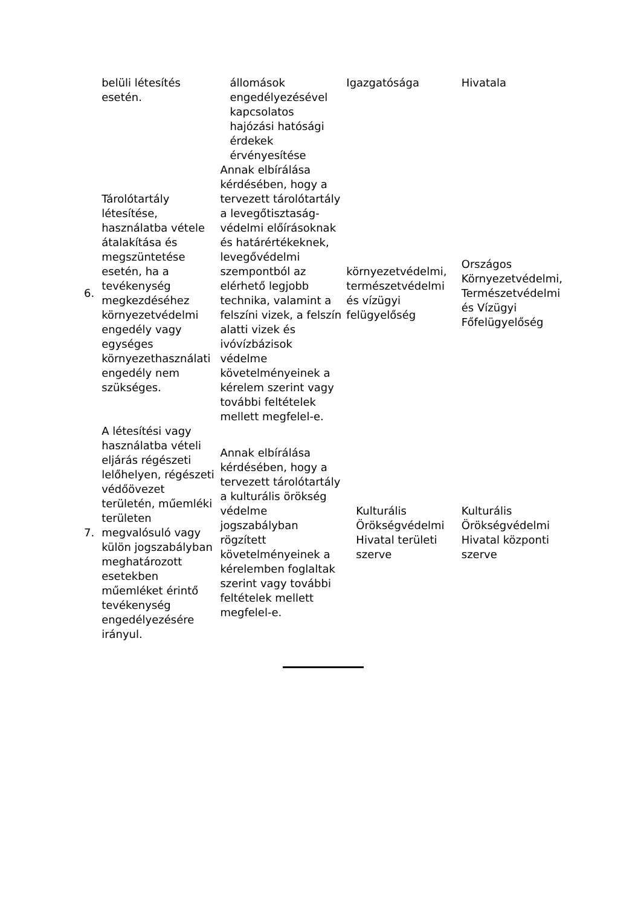| | belüli létesítés esetén. | állomások engedélyezésével kapcsolatos hajózási hatósági érdekek érvényesítése | Igazgatósága | Hivatala |
| 6. | Tárolótartály létesítése, használatba vétele átalakítása és megszüntetése esetén, ha a tevékenység megkezdéséhez környezetvédelmi engedély vagy egységes környezethasználati engedély nem szükséges. | Annak elbírálása kérdésében, hogy a tervezett tárolótartály a levegőtisztaság-védelmi előírásoknak és határértékeknek, levegővédelmi szempontból az elérhető legjobb technika, valamint a felszíni vizek, a felszín alatti vizek és ivóvízbázisok védelme követelményeinek a kérelem szerint vagy további feltételek mellett megfelel-e. | környezetvédelmi, természetvédelmi és vízügyi felügyelőség | Országos Környezetvédelmi, Természetvédelmi és Vízügyi Főfelügyelőség |
| 7. | A létesítési vagy használatba vételi eljárás régészeti lelőhelyen, régészeti védőövezet területén, műemléki területen megvalósuló vagy külön jogszabályban meghatározott esetekben műemléket érintő tevékenység engedélyezésére irányul. | Annak elbírálása kérdésében, hogy a tervezett tárolótartály a kulturális örökség védelme jogszabályban rögzített követelményeinek a kérelemben foglaltak szerint vagy további feltételek mellett megfelel-e. | Kulturális Örökségvédelmi Hivatal területi szerve | Kulturális Örökségvédelmi Hivatal központi szerve |